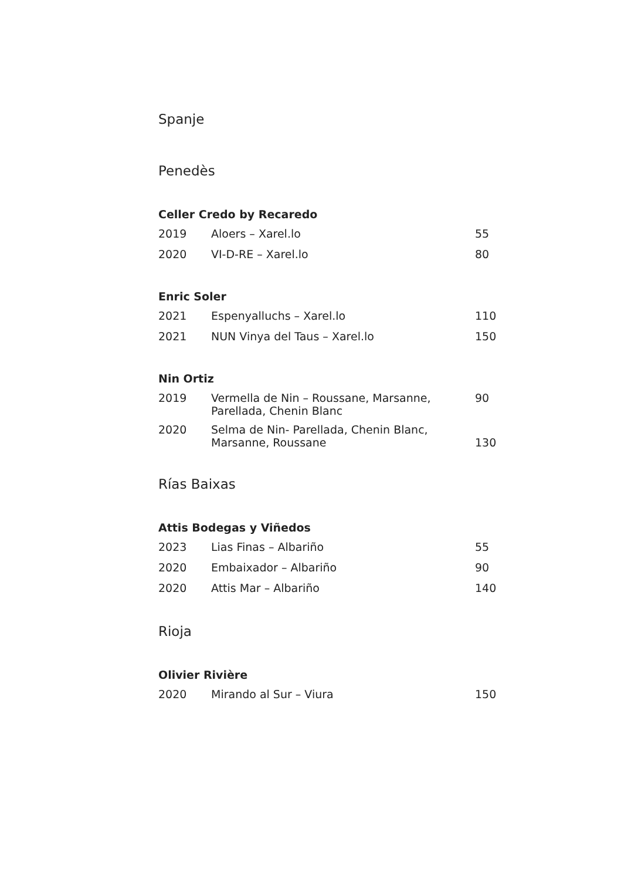Spanje
Penedès
Celler Credo by Recaredo
| 2019 | Aloers – Xarel.lo | 55 |
| 2020 | VI-D-RE – Xarel.lo | 80 |
Enric Soler
| 2021 | Espenyalluchs – Xarel.lo | 110 |
| 2021 | NUN Vinya del Taus – Xarel.lo | 150 |
Nin Ortiz
| 2019 | Vermella de Nin – Roussane, Marsanne, Parellada, Chenin Blanc | 90 |
| 2020 | Selma de Nin- Parellada, Chenin Blanc, Marsanne, Roussane | 130 |
Rías Baixas
Attis Bodegas y Viñedos
| 2023 | Lias Finas – Albariño | 55 |
| 2020 | Embaixador – Albariño | 90 |
| 2020 | Attis Mar – Albariño | 140 |
Rioja
Olivier Rivière
| 2020 | Mirando al Sur – Viura | 150 |